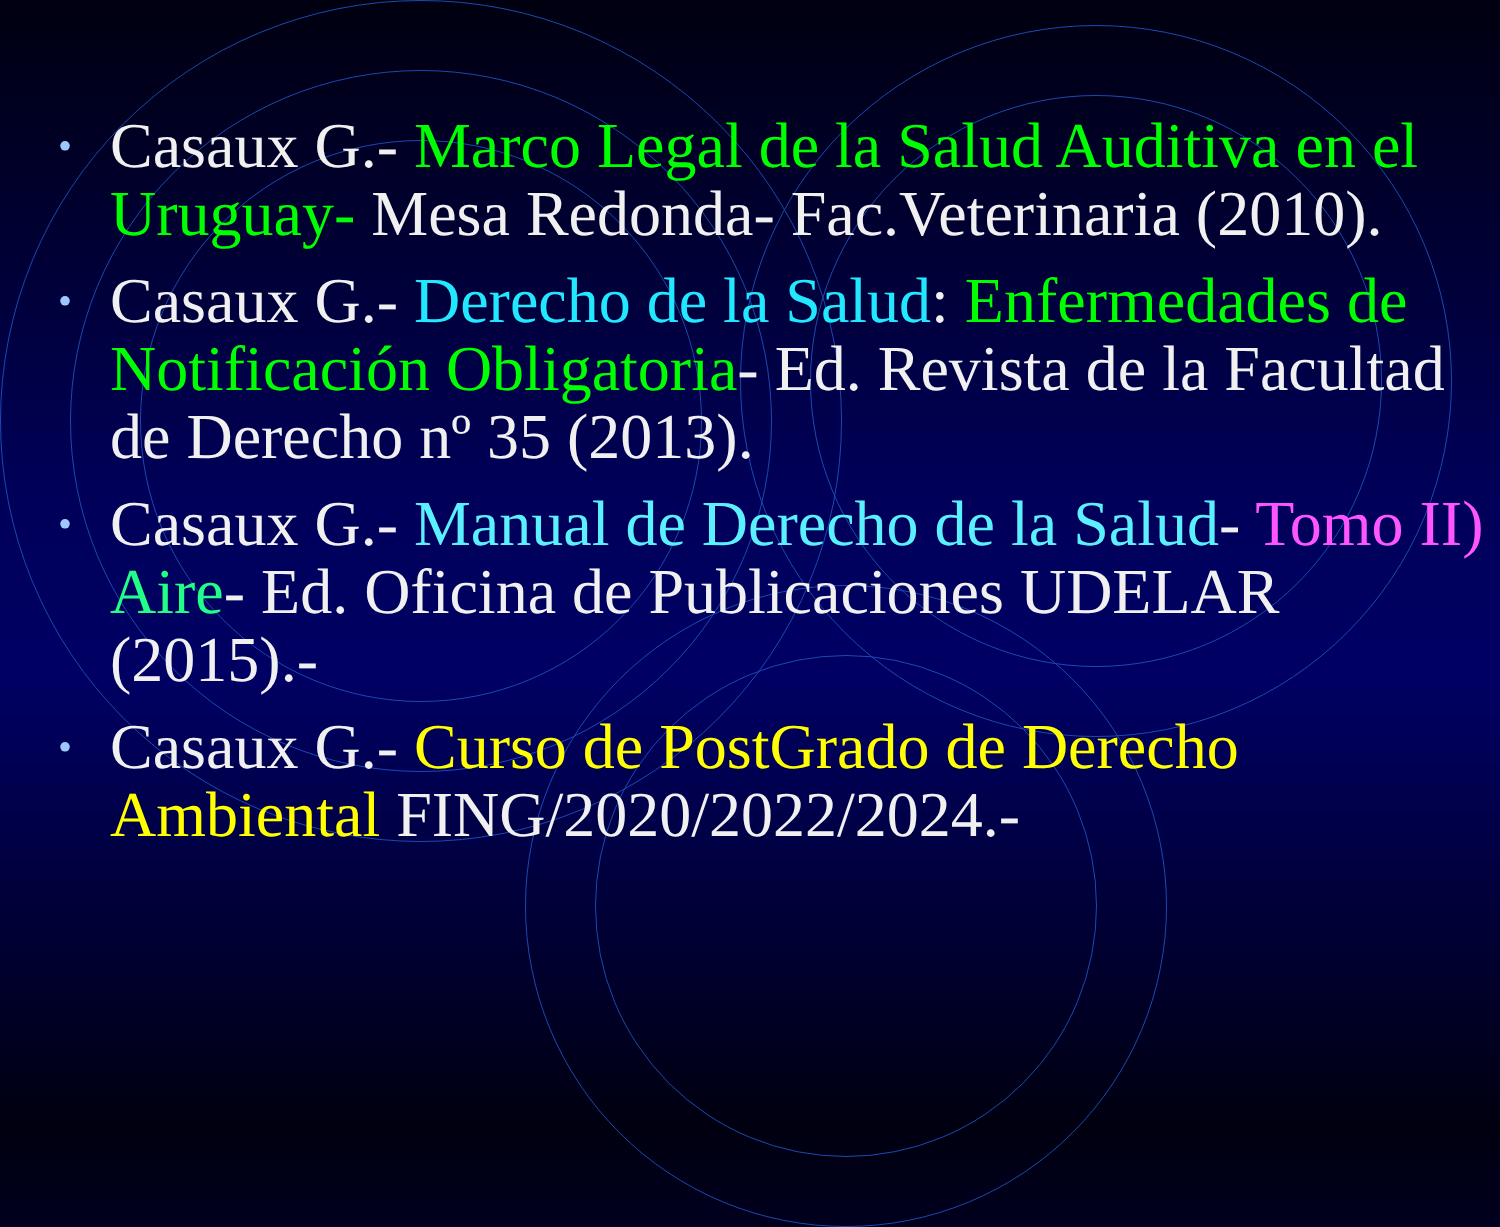• Casaux G.- Marco Legal de la Salud Auditiva en el Uruguay- Mesa Redonda- Fac.Veterinaria (2010).
• Casaux G.- Derecho de la Salud: Enfermedades de Notificación Obligatoria- Ed. Revista de la Facultad de Derecho nº 35 (2013).
• Casaux G.- Manual de Derecho de la Salud- Tomo II) Aire- Ed. Oficina de Publicaciones UDELAR (2015).-
• Casaux G.- Curso de PostGrado de Derecho Ambiental FING/2020/2022/2024.-